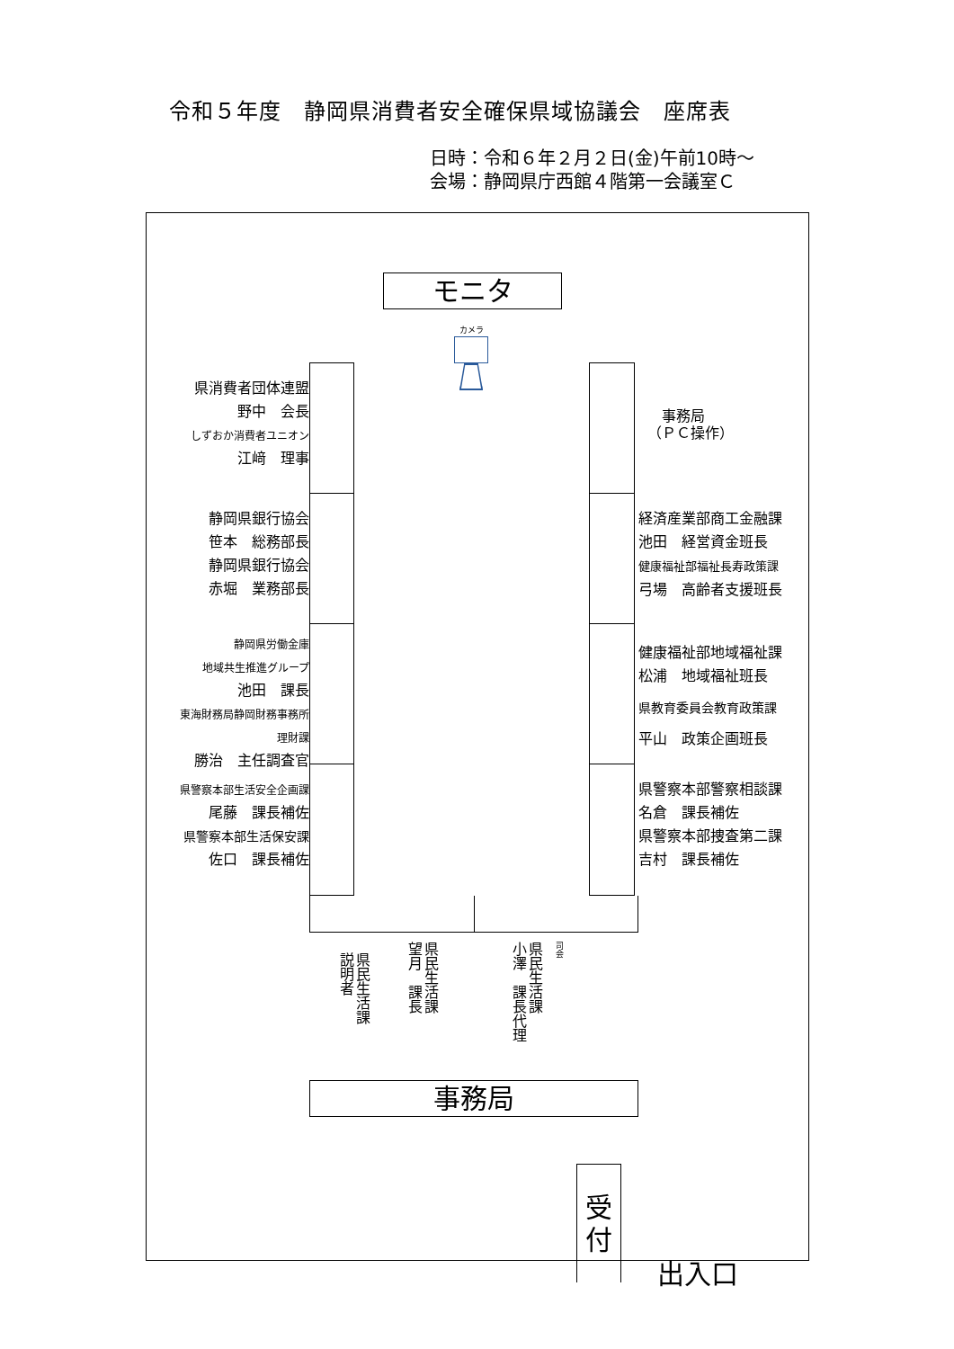令和５年度　静岡県消費者安全確保県域協議会　座席表
日時：令和６年２月２日(金)午前10時～
会場：静岡県庁西館４階第一会議室Ｃ
モニタ
カメラ
県消費者団体連盟
野中　会長　
しずおか消費者ユニオン
江﨑　理事　
静岡県銀行協会
笹本　総務部長　
静岡県銀行協会
赤堀　業務部長　
静岡県労働金庫
地域共生推進グループ
池田　課長　
東海財務局静岡財務事務所
理財課
勝治　主任調査官　
県警察本部生活安全企画課
尾藤　課長補佐　
県警察本部生活保安課
佐口　課長補佐　
　事務局
（ＰＣ操作）
経済産業部商工金融課
池田　経営資金班長
健康福祉部福祉長寿政策課
弓場　高齢者支援班長
健康福祉部地域福祉課
松浦　地域福祉班長
県教育委員会教育政策課
平山　政策企画班長
県警察本部警察相談課
名倉　課長補佐
県警察本部捜査第二課
吉村　課長補佐
県民生活課
説明者
県民生活課
望月　課長
県民生活課
小澤　課長代理
司会
事務局
受
付
出入口